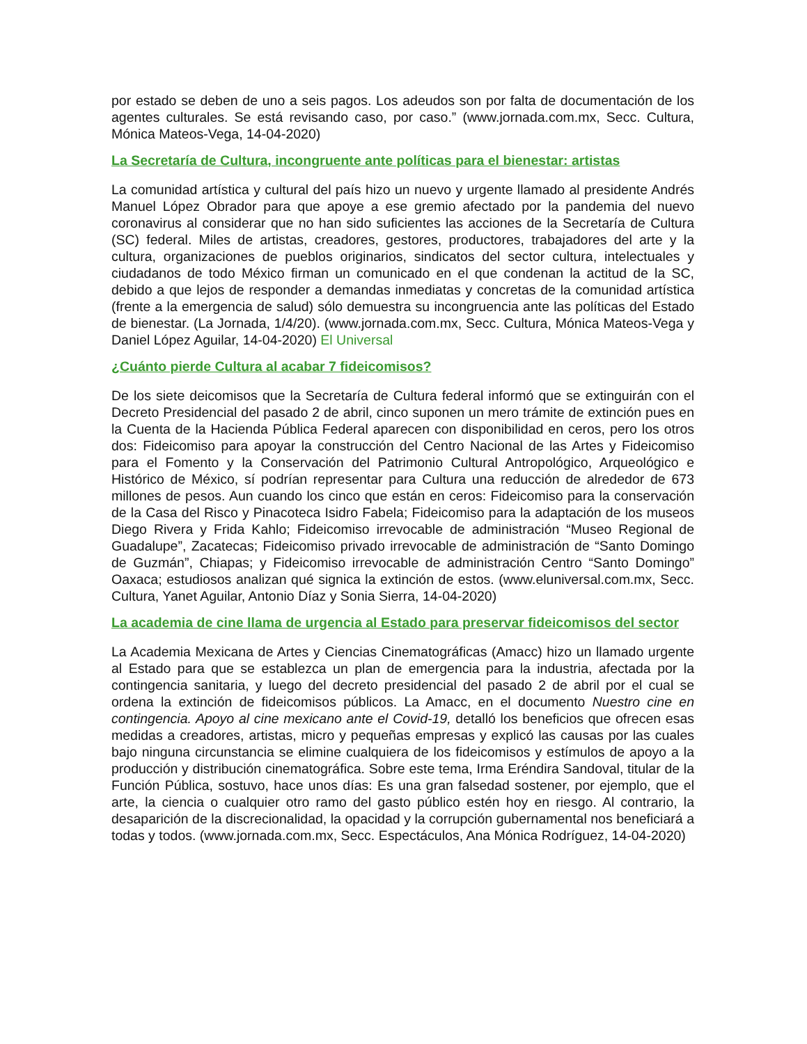por estado se deben de uno a seis pagos. Los adeudos son por falta de documentación de los agentes culturales. Se está revisando caso, por caso.” (www.jornada.com.mx, Secc. Cultura, Mónica Mateos-Vega, 14-04-2020)
La Secretaría de Cultura, incongruente ante políticas para el bienestar: artistas
La comunidad artística y cultural del país hizo un nuevo y urgente llamado al presidente Andrés Manuel López Obrador para que apoye a ese gremio afectado por la pandemia del nuevo coronavirus al considerar que no han sido suficientes las acciones de la Secretaría de Cultura (SC) federal. Miles de artistas, creadores, gestores, productores, trabajadores del arte y la cultura, organizaciones de pueblos originarios, sindicatos del sector cultura, intelectuales y ciudadanos de todo México firman un comunicado en el que condenan la actitud de la SC, debido a que lejos de responder a demandas inmediatas y concretas de la comunidad artística (frente a la emergencia de salud) sólo demuestra su incongruencia ante las políticas del Estado de bienestar. (La Jornada, 1/4/20). (www.jornada.com.mx, Secc. Cultura, Mónica Mateos-Vega y Daniel López Aguilar, 14-04-2020) El Universal
¿Cuánto pierde Cultura al acabar 7 fideicomisos?
De los siete deicomisos que la Secretaría de Cultura federal informó que se extinguirán con el Decreto Presidencial del pasado 2 de abril, cinco suponen un mero trámite de extinción pues en la Cuenta de la Hacienda Pública Federal aparecen con disponibilidad en ceros, pero los otros dos: Fideicomiso para apoyar la construcción del Centro Nacional de las Artes y Fideicomiso para el Fomento y la Conservación del Patrimonio Cultural Antropológico, Arqueológico e Histórico de México, sí podrían representar para Cultura una reducción de alrededor de 673 millones de pesos. Aun cuando los cinco que están en ceros: Fideicomiso para la conservación de la Casa del Risco y Pinacoteca Isidro Fabela; Fideicomiso para la adaptación de los museos Diego Rivera y Frida Kahlo; Fideicomiso irrevocable de administración “Museo Regional de Guadalupe”, Zacatecas; Fideicomiso privado irrevocable de administración de “Santo Domingo de Guzmán”, Chiapas; y Fideicomiso irrevocable de administración Centro “Santo Domingo” Oaxaca; estudiosos analizan qué signica la extinción de estos. (www.eluniversal.com.mx, Secc. Cultura, Yanet Aguilar, Antonio Díaz y Sonia Sierra, 14-04-2020)
La academia de cine llama de urgencia al Estado para preservar fideicomisos del sector
La Academia Mexicana de Artes y Ciencias Cinematográficas (Amacc) hizo un llamado urgente al Estado para que se establezca un plan de emergencia para la industria, afectada por la contingencia sanitaria, y luego del decreto presidencial del pasado 2 de abril por el cual se ordena la extinción de fideicomisos públicos. La Amacc, en el documento Nuestro cine en contingencia. Apoyo al cine mexicano ante el Covid-19, detalló los beneficios que ofrecen esas medidas a creadores, artistas, micro y pequeñas empresas y explicó las causas por las cuales bajo ninguna circunstancia se elimine cualquiera de los fideicomisos y estímulos de apoyo a la producción y distribución cinematográfica. Sobre este tema, Irma Eréndira Sandoval, titular de la Función Pública, sostuvo, hace unos días: Es una gran falsedad sostener, por ejemplo, que el arte, la ciencia o cualquier otro ramo del gasto público estén hoy en riesgo. Al contrario, la desaparición de la discrecionalidad, la opacidad y la corrupción gubernamental nos beneficiará a todas y todos. (www.jornada.com.mx, Secc. Espectáculos, Ana Mónica Rodríguez, 14-04-2020)